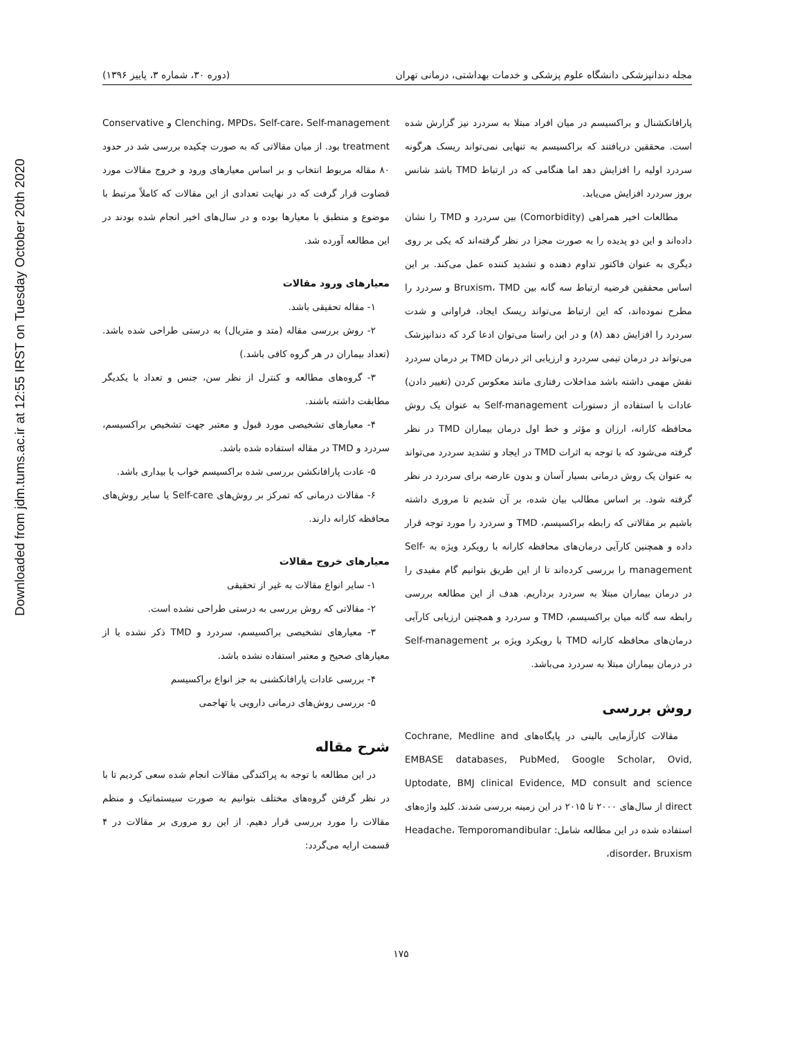Downloaded from jdm.tums.ac.ir at 12:55 IRST on Tuesday October 20th 2020
مجله دندانپزشکی دانشگاه علوم پزشکی و خدمات بهداشتی، درمانی تهران (دوره ۳۰، شماره ۳، پاییز ۱۳۹۶)
پارافانکشنال و براکسیسم در میان افراد مبتلا به سردرد نیز گزارش شده است. محققین دریافتند که براکسیسم به تنهایی نمی‌تواند ریسک هرگونه سردرد اولیه را افزایش دهد اما هنگامی که در ارتباط TMD باشد شانس بروز سردرد افزایش می‌یابد.
مطالعات اخیر همراهی (Comorbidity) بین سردرد و TMD را نشان داده‌اند و این دو پدیده را به صورت مجزا در نظر گرفته‌اند که یکی بر روی دیگری به عنوان فاکتور تداوم دهنده و تشدید کننده عمل می‌کند. بر این اساس محققین فرضیه ارتباط سه گانه بین Bruxism، TMD و سردرد را مطرح نموده‌اند، که این ارتباط می‌تواند ریسک ایجاد، فراوانی و شدت سردرد را افزایش دهد (۸) و در این راستا می‌توان ادعا کرد که دندانپزشک می‌تواند در درمان تیمی سردرد و ارزیابی اثر درمان TMD بر درمان سردرد نقش مهمی داشته باشد مداخلات رفتاری مانند معکوس کردن (تغییر دادن) عادات با استفاده از دستورات Self-management به عنوان یک روش محافظه کارانه، ارزان و مؤثر و خط اول درمان بیماران TMD در نظر گرفته می‌شود که با توجه به اثرات TMD در ایجاد و تشدید سردرد می‌تواند به عنوان یک روش درمانی بسیار آسان و بدون عارضه برای سردرد در نظر گرفته شود. بر اساس مطالب بیان شده، بر آن شدیم تا مروری داشته باشیم بر مقالاتی که رابطه براکسیسم، TMD و سردرد را مورد توجه قرار داده و همچنین کارآیی درمان‌های محافظه کارانه با رویکرد ویژه به Self-management را بررسی کرده‌اند تا از این طریق بتوانیم گام مفیدی را در درمان بیماران مبتلا به سردرد برداریم. هدف از این مطالعه بررسی رابطه سه گانه میان براکسیسم، TMD و سردرد و همچنین ارزیابی کارآیی درمان‌های محافظه کارانه TMD با رویکرد ویژه بر Self-management در درمان بیماران مبتلا به سردرد می‌باشد.
روش بررسی
مقالات کارآزمایی بالینی در پایگاه‌های Cochrane, Medline and EMBASE databases, PubMed, Google Scholar, Ovid, Uptodate, BMJ clinical Evidence, MD consult and science direct از سال‌های ۲۰۰۰ تا ۲۰۱۵ در این زمینه بررسی شدند. کلید واژه‌های استفاده شده در این مطالعه شامل: Headache، Temporomandibular disorder، Bruxism،
Clenching، MPDs، Self-care، Self-management و Conservative treatment بود. از میان مقالاتی که به صورت چکیده بررسی شد در حدود ۸۰ مقاله مربوط انتخاب و بر اساس معیارهای ورود و خروج مقالات مورد قضاوت قرار گرفت که در نهایت تعدادی از این مقالات که کاملاً مرتبط با موضوع و منطبق با معیارها بوده و در سال‌های اخیر انجام شده بودند در این مطالعه آورده شد.
معیارهای ورود مقالات
۱- مقاله تحقیقی باشد.
۲- روش بررسی مقاله (متد و متریال) به درستی طراحی شده باشد. (تعداد بیماران در هر گروه کافی باشد.)
۳- گروه‌های مطالعه و کنترل از نظر سن، جنس و تعداد با یکدیگر مطابقت داشته باشند.
۴- معیارهای تشخیصی مورد قبول و معتبر جهت تشخیص براکسیسم، سردرد و TMD در مقاله استفاده شده باشد.
۵- عادت پارافانکشن بررسی شده براکسیسم خواب یا بیداری باشد.
۶- مقالات درمانی که تمرکز بر روش‌های Self-care یا سایر روش‌های محافظه کارانه دارند.
معیارهای خروج مقالات
۱- سایر انواع مقالات به غیر از تحقیقی
۲- مقالاتی که روش بررسی به درستی طراحی نشده است.
۳- معیارهای تشخیصی براکسیسم، سردرد و TMD ذکر نشده یا از معیارهای صحیح و معتبر استفاده نشده باشد.
۴- بررسی عادات پارافانکشنی به جز انواع براکسیسم
۵- بررسی روش‌های درمانی دارویی یا تهاجمی
شرح مقاله
در این مطالعه با توجه به پراکندگی مقالات انجام شده سعی کردیم تا با در نظر گرفتن گروه‌های مختلف بتوانیم به صورت سیستماتیک و منظم مقالات را مورد بررسی قرار دهیم. از این رو مروری بر مقالات در ۴ قسمت ارایه می‌گردد:
۱۷۵